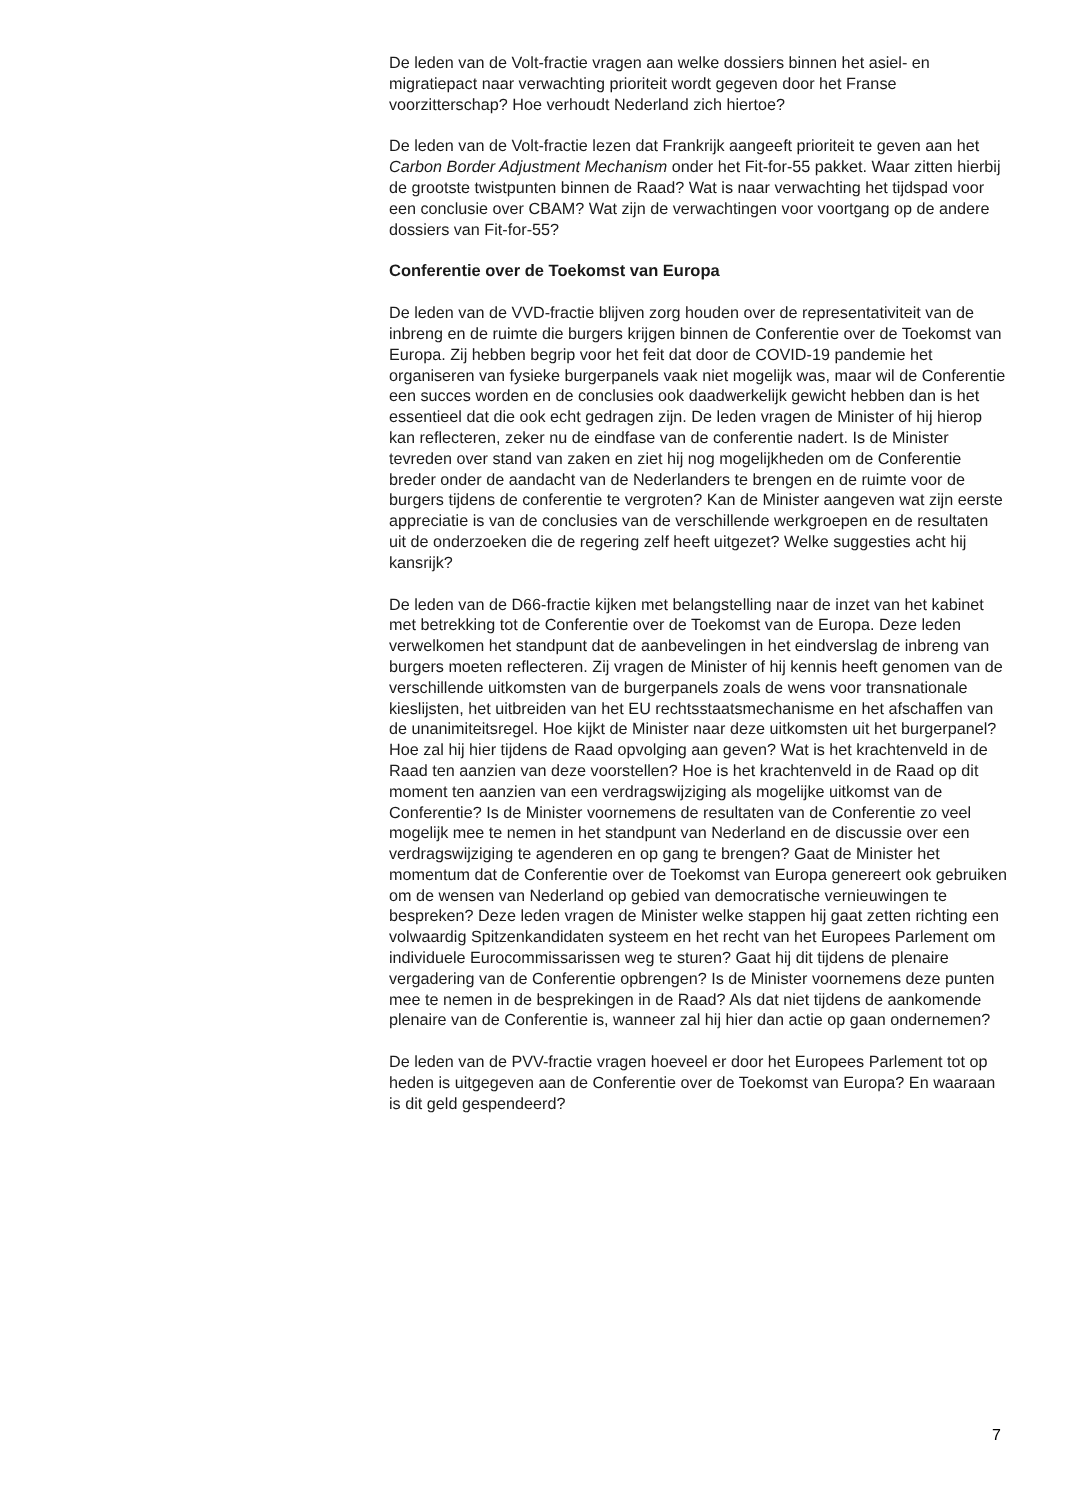De leden van de Volt-fractie vragen aan welke dossiers binnen het asiel- en migratiepact naar verwachting prioriteit wordt gegeven door het Franse voorzitterschap? Hoe verhoudt Nederland zich hiertoe?
De leden van de Volt-fractie lezen dat Frankrijk aangeeft prioriteit te geven aan het Carbon Border Adjustment Mechanism onder het Fit-for-55 pakket. Waar zitten hierbij de grootste twistpunten binnen de Raad? Wat is naar verwachting het tijdspad voor een conclusie over CBAM? Wat zijn de verwachtingen voor voortgang op de andere dossiers van Fit-for-55?
Conferentie over de Toekomst van Europa
De leden van de VVD-fractie blijven zorg houden over de representativiteit van de inbreng en de ruimte die burgers krijgen binnen de Conferentie over de Toekomst van Europa. Zij hebben begrip voor het feit dat door de COVID-19 pandemie het organiseren van fysieke burgerpanels vaak niet mogelijk was, maar wil de Conferentie een succes worden en de conclusies ook daadwerkelijk gewicht hebben dan is het essentieel dat die ook echt gedragen zijn. De leden vragen de Minister of hij hierop kan reflecteren, zeker nu de eindfase van de conferentie nadert. Is de Minister tevreden over stand van zaken en ziet hij nog mogelijkheden om de Conferentie breder onder de aandacht van de Nederlanders te brengen en de ruimte voor de burgers tijdens de conferentie te vergroten? Kan de Minister aangeven wat zijn eerste appreciatie is van de conclusies van de verschillende werkgroepen en de resultaten uit de onderzoeken die de regering zelf heeft uitgezet? Welke suggesties acht hij kansrijk?
De leden van de D66-fractie kijken met belangstelling naar de inzet van het kabinet met betrekking tot de Conferentie over de Toekomst van de Europa. Deze leden verwelkomen het standpunt dat de aanbevelingen in het eindverslag de inbreng van burgers moeten reflecteren. Zij vragen de Minister of hij kennis heeft genomen van de verschillende uitkomsten van de burgerpanels zoals de wens voor transnationale kieslijsten, het uitbreiden van het EU rechtsstaatsmechanisme en het afschaffen van de unanimiteitsregel. Hoe kijkt de Minister naar deze uitkomsten uit het burgerpanel? Hoe zal hij hier tijdens de Raad opvolging aan geven? Wat is het krachtenveld in de Raad ten aanzien van deze voorstellen? Hoe is het krachtenveld in de Raad op dit moment ten aanzien van een verdragswijziging als mogelijke uitkomst van de Conferentie? Is de Minister voornemens de resultaten van de Conferentie zo veel mogelijk mee te nemen in het standpunt van Nederland en de discussie over een verdragswijziging te agenderen en op gang te brengen? Gaat de Minister het momentum dat de Conferentie over de Toekomst van Europa genereert ook gebruiken om de wensen van Nederland op gebied van democratische vernieuwingen te bespreken? Deze leden vragen de Minister welke stappen hij gaat zetten richting een volwaardig Spitzenkandidaten systeem en het recht van het Europees Parlement om individuele Eurocommissarissen weg te sturen? Gaat hij dit tijdens de plenaire vergadering van de Conferentie opbrengen? Is de Minister voornemens deze punten mee te nemen in de besprekingen in de Raad? Als dat niet tijdens de aankomende plenaire van de Conferentie is, wanneer zal hij hier dan actie op gaan ondernemen?
De leden van de PVV-fractie vragen hoeveel er door het Europees Parlement tot op heden is uitgegeven aan de Conferentie over de Toekomst van Europa? En waaraan is dit geld gespendeerd?
7